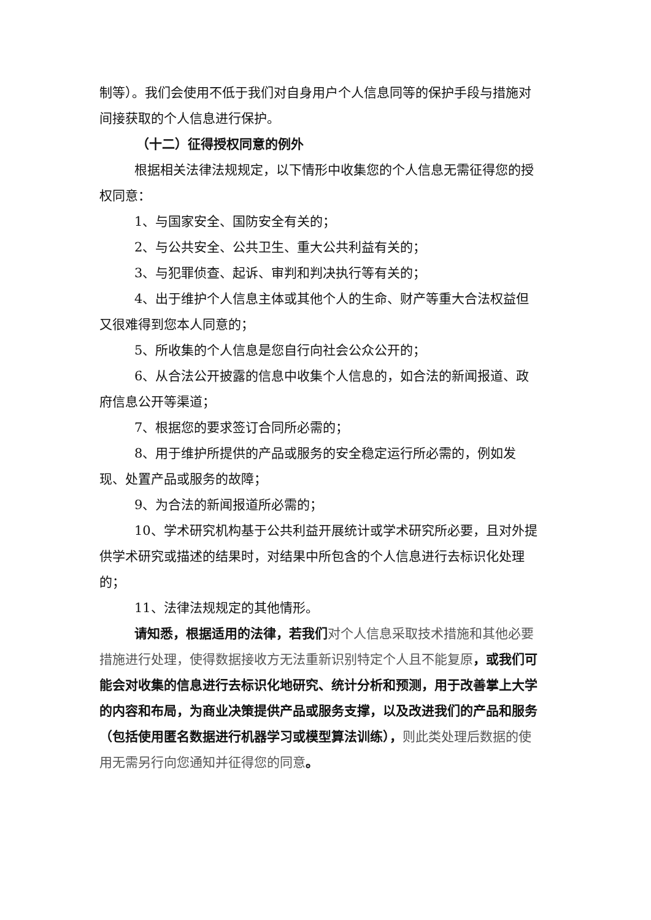制等）。我们会使用不低于我们对自身用户个人信息同等的保护手段与措施对间接获取的个人信息进行保护。
（十二）征得授权同意的例外
根据相关法律法规规定，以下情形中收集您的个人信息无需征得您的授权同意：
1、与国家安全、国防安全有关的；
2、与公共安全、公共卫生、重大公共利益有关的；
3、与犯罪侦查、起诉、审判和判决执行等有关的；
4、出于维护个人信息主体或其他个人的生命、财产等重大合法权益但又很难得到您本人同意的；
5、所收集的个人信息是您自行向社会公众公开的；
6、从合法公开披露的信息中收集个人信息的，如合法的新闻报道、政府信息公开等渠道；
7、根据您的要求签订合同所必需的；
8、用于维护所提供的产品或服务的安全稳定运行所必需的，例如发现、处置产品或服务的故障；
9、为合法的新闻报道所必需的；
10、学术研究机构基于公共利益开展统计或学术研究所必要，且对外提供学术研究或描述的结果时，对结果中所包含的个人信息进行去标识化处理的；
11、法律法规规定的其他情形。
请知悉，根据适用的法律，若我们对个人信息采取技术措施和其他必要措施进行处理，使得数据接收方无法重新识别特定个人且不能复原，或我们可能会对收集的信息进行去标识化地研究、统计分析和预测，用于改善掌上大学的内容和布局，为商业决策提供产品或服务支撑，以及改进我们的产品和服务（包括使用匿名数据进行机器学习或模型算法训练），则此类处理后数据的使用无需另行向您通知并征得您的同意。